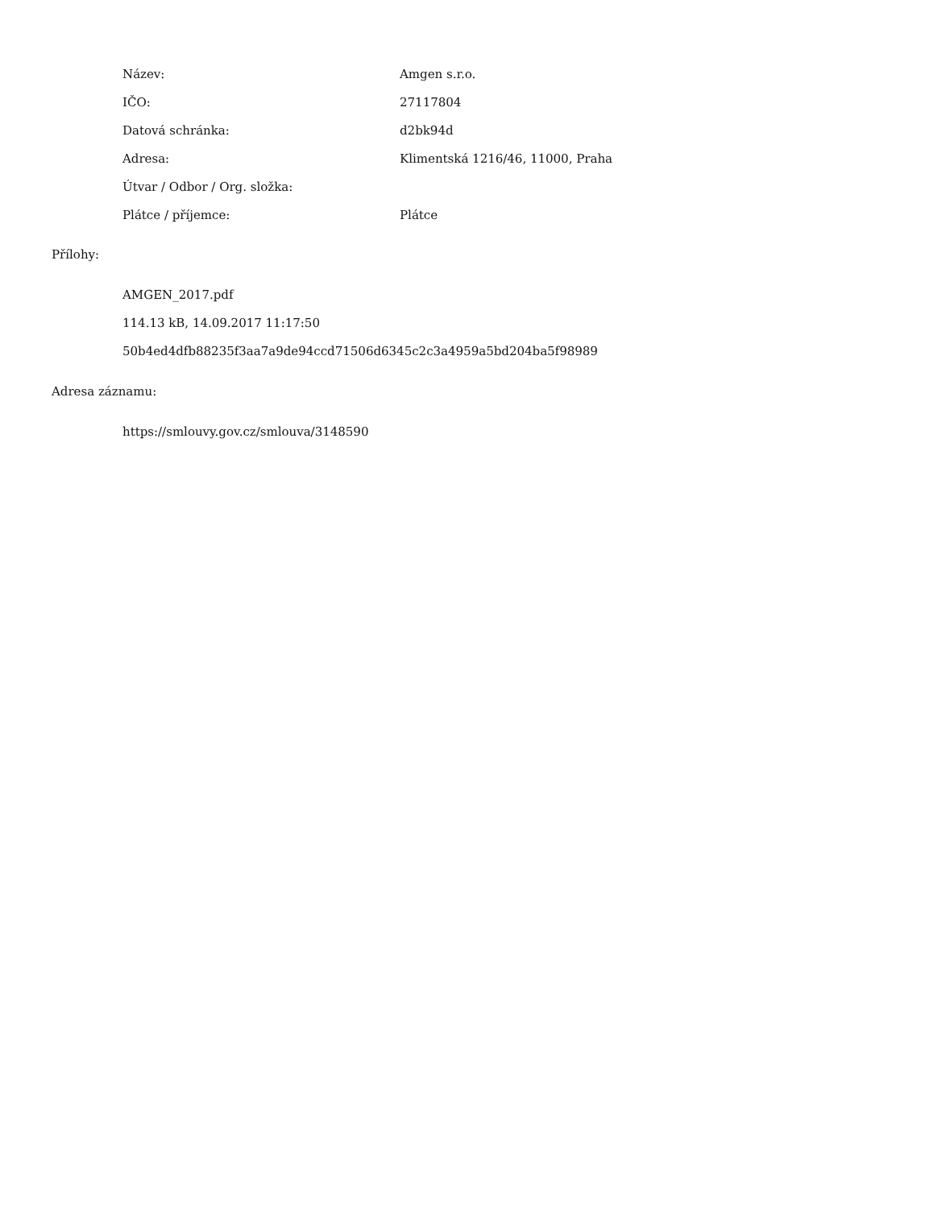| Název: | Amgen s.r.o. |
| IČO: | 27117804 |
| Datová schránka: | d2bk94d |
| Adresa: | Klimentská 1216/46, 11000, Praha |
| Útvar / Odbor / Org. složka: | |
| Plátce / příjemce: | Plátce |
Přílohy:
AMGEN_2017.pdf
114.13 kB, 14.09.2017 11:17:50
50b4ed4dfb88235f3aa7a9de94ccd71506d6345c2c3a4959a5bd204ba5f98989
Adresa záznamu:
https://smlouvy.gov.cz/smlouva/3148590